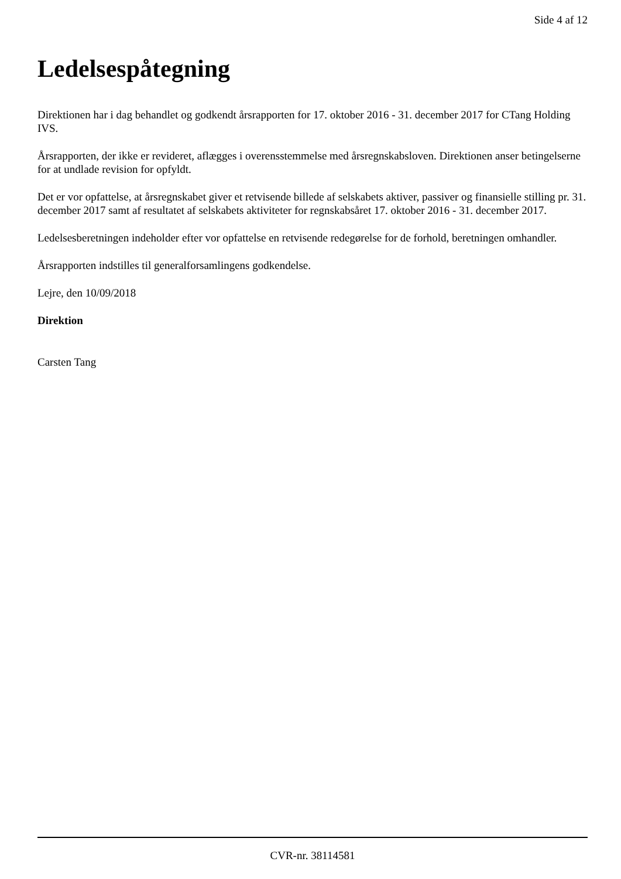Side 4 af 12
Ledelsespåtegning
Direktionen har i dag behandlet og godkendt årsrapporten for 17. oktober 2016 - 31. december 2017 for CTang Holding IVS.
Årsrapporten, der ikke er revideret, aflægges i overensstemmelse med årsregnskabsloven. Direktionen anser betingelserne for at undlade revision for opfyldt.
Det er vor opfattelse, at årsregnskabet giver et retvisende billede af selskabets aktiver, passiver og finansielle stilling pr. 31. december 2017 samt af resultatet af selskabets aktiviteter for regnskabsåret 17. oktober 2016 - 31. december 2017.
Ledelsesberetningen indeholder efter vor opfattelse en retvisende redegørelse for de forhold, beretningen omhandler.
Årsrapporten indstilles til generalforsamlingens godkendelse.
Lejre, den 10/09/2018
Direktion
Carsten Tang
CVR-nr. 38114581